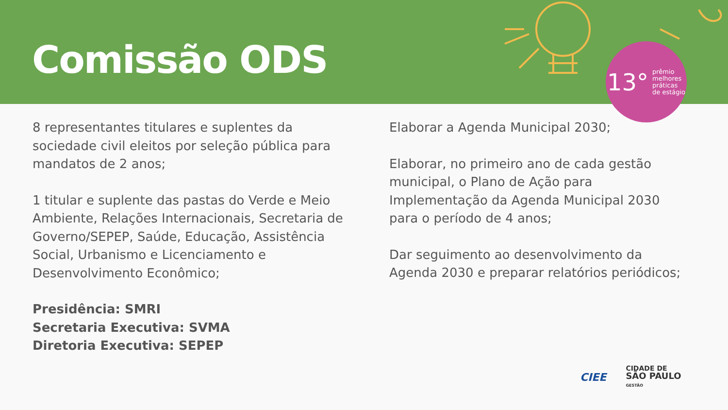Comissão ODS
13° prêmio
melhores
práticas
de estágio
8 representantes titulares e suplentes da sociedade civil eleitos por seleção pública para mandatos de 2 anos;
1 titular e suplente das pastas do Verde e Meio Ambiente, Relações Internacionais, Secretaria de Governo/SEPEP, Saúde, Educação, Assistência Social, Urbanismo e Licenciamento e Desenvolvimento Econômico;
Presidência: SMRI
Secretaria Executiva: SVMA
Diretoria Executiva: SEPEP
Elaborar a Agenda Municipal 2030;
Elaborar, no primeiro ano de cada gestão municipal, o Plano de Ação para Implementação da Agenda Municipal 2030 para o período de 4 anos;
Dar seguimento ao desenvolvimento da Agenda 2030 e preparar relatórios periódicos;
CIEE
CIDADE DE
SÃO PAULO
GESTÃO